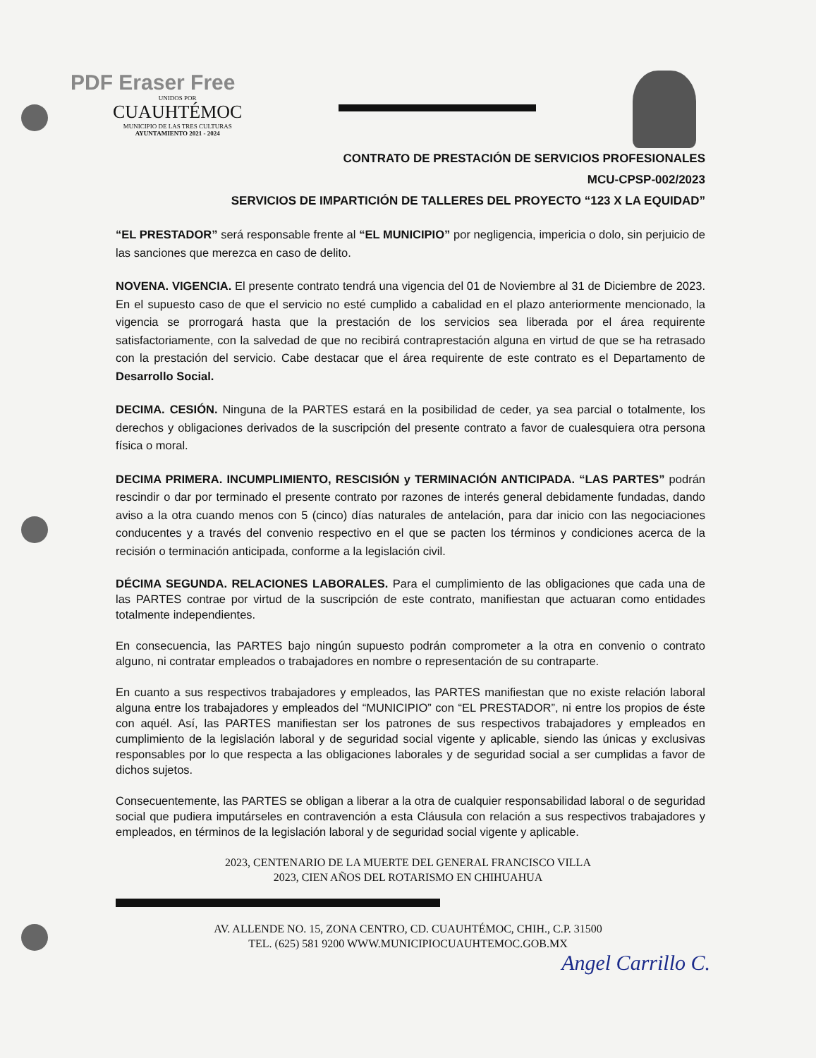PDF Eraser Free
UNIDOS POR
CUAUHTÉMOC
MUNICIPIO DE LAS TRES CULTURAS
AYUNTAMIENTO 2021 - 2024
CONTRATO DE PRESTACIÓN DE SERVICIOS PROFESIONALES
MCU-CPSP-002/2023
SERVICIOS DE IMPARTICIÓN DE TALLERES DEL PROYECTO “123 X LA EQUIDAD”
“EL PRESTADOR” será responsable frente al “EL MUNICIPIO” por negligencia, impericia o dolo, sin perjuicio de las sanciones que merezca en caso de delito.
NOVENA. VIGENCIA. El presente contrato tendrá una vigencia del 01 de Noviembre al 31 de Diciembre de 2023. En el supuesto caso de que el servicio no esté cumplido a cabalidad en el plazo anteriormente mencionado, la vigencia se prorrogará hasta que la prestación de los servicios sea liberada por el área requirente satisfactoriamente, con la salvedad de que no recibirá contraprestación alguna en virtud de que se ha retrasado con la prestación del servicio. Cabe destacar que el área requirente de este contrato es el Departamento de Desarrollo Social.
DECIMA. CESIÓN. Ninguna de la PARTES estará en la posibilidad de ceder, ya sea parcial o totalmente, los derechos y obligaciones derivados de la suscripción del presente contrato a favor de cualesquiera otra persona física o moral.
DECIMA PRIMERA. INCUMPLIMIENTO, RESCISIÓN y TERMINACIÓN ANTICIPADA. “LAS PARTES” podrán rescindir o dar por terminado el presente contrato por razones de interés general debidamente fundadas, dando aviso a la otra cuando menos con 5 (cinco) días naturales de antelación, para dar inicio con las negociaciones conducentes y a través del convenio respectivo en el que se pacten los términos y condiciones acerca de la recisión o terminación anticipada, conforme a la legislación civil.
DÉCIMA SEGUNDA. RELACIONES LABORALES. Para el cumplimiento de las obligaciones que cada una de las PARTES contrae por virtud de la suscripción de este contrato, manifiestan que actuaran como entidades totalmente independientes.
En consecuencia, las PARTES bajo ningún supuesto podrán comprometer a la otra en convenio o contrato alguno, ni contratar empleados o trabajadores en nombre o representación de su contraparte.
En cuanto a sus respectivos trabajadores y empleados, las PARTES manifiestan que no existe relación laboral alguna entre los trabajadores y empleados del “MUNICIPIO” con “EL PRESTADOR”, ni entre los propios de éste con aquél. Así, las PARTES manifiestan ser los patrones de sus respectivos trabajadores y empleados en cumplimiento de la legislación laboral y de seguridad social vigente y aplicable, siendo las únicas y exclusivas responsables por lo que respecta a las obligaciones laborales y de seguridad social a ser cumplidas a favor de dichos sujetos.
Consecuentemente, las PARTES se obligan a liberar a la otra de cualquier responsabilidad laboral o de seguridad social que pudiera imputárseles en contravención a esta Cláusula con relación a sus respectivos trabajadores y empleados, en términos de la legislación laboral y de seguridad social vigente y aplicable.
2023, CENTENARIO DE LA MUERTE DEL GENERAL FRANCISCO VILLA
2023, CIEN AÑOS DEL ROTARISMO EN CHIHUAHUA
AV. ALLENDE NO. 15, ZONA CENTRO, CD. CUAUHTÉMOC, CHIH., C.P. 31500
TEL. (625) 581 9200 WWW.MUNICIPIOCUAUHTEMOC.GOB.MX
Angel Carrillo C.